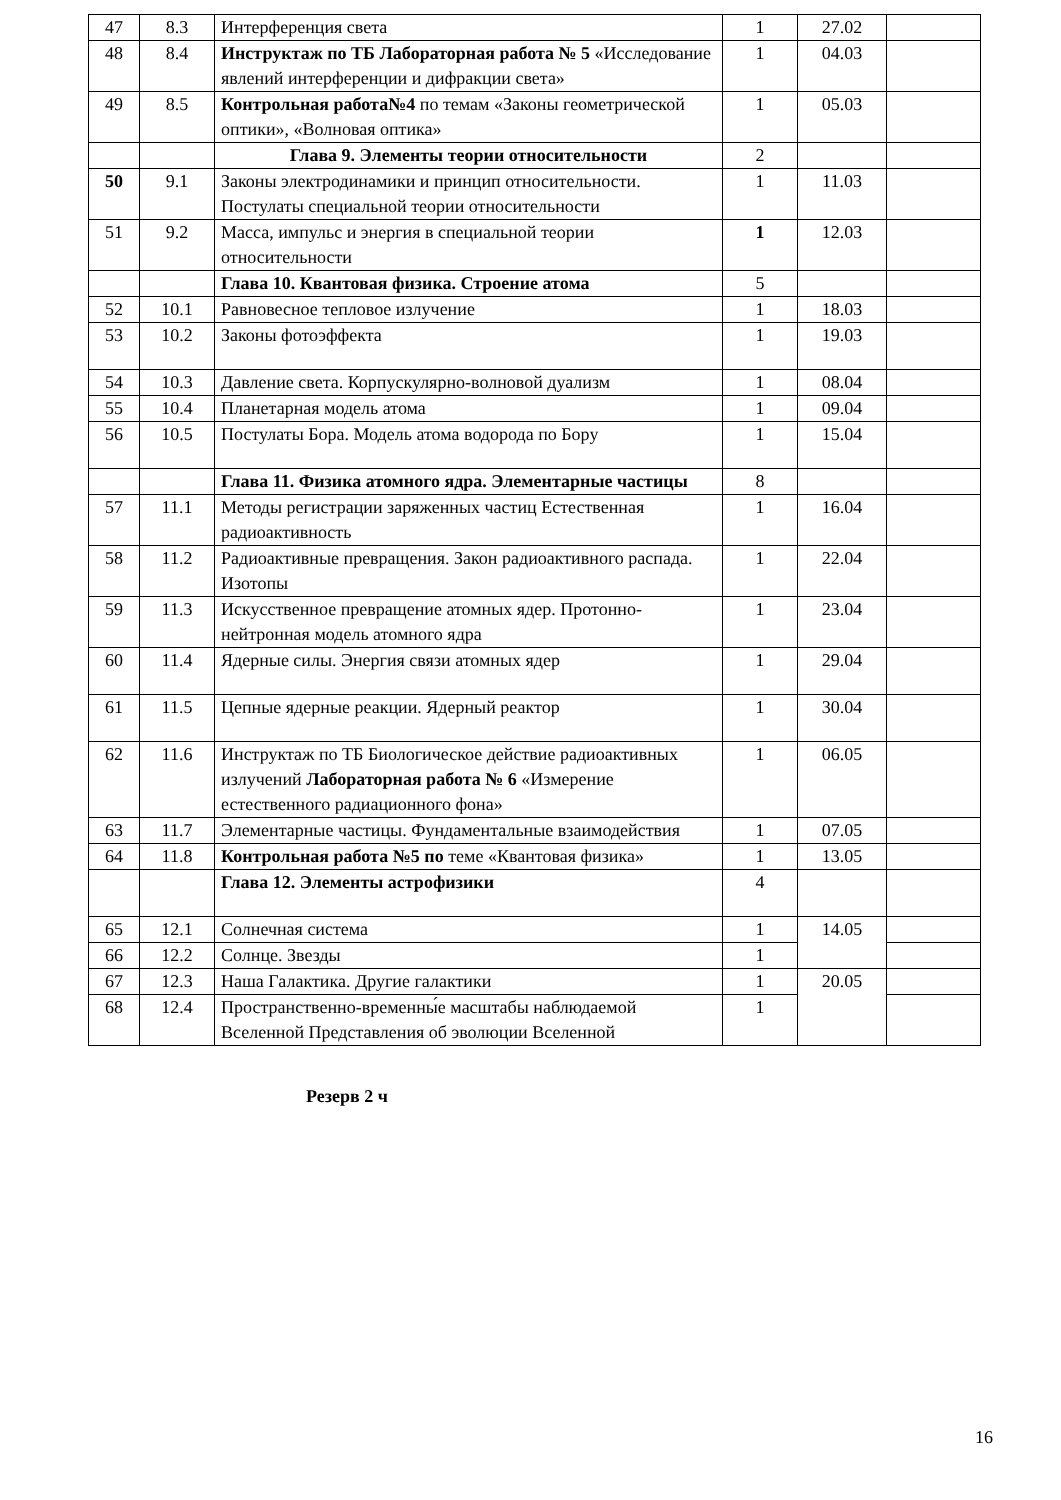| 47 | 8.3 | Интерференция света | 1 | 27.02 | |
| 48 | 8.4 | Инструктаж по ТБ Лабораторная работа № 5 «Исследование явлений интерференции и дифракции света» | 1 | 04.03 | |
| 49 | 8.5 | Контрольная работа№4 по темам «Законы геометрической оптики», «Волновая оптика» | 1 | 05.03 | |
| | | Глава 9. Элементы теории относительности | 2 | | |
| 50 | 9.1 | Законы электродинамики и принцип относительности. Постулаты специальной теории относительности | 1 | 11.03 | |
| 51 | 9.2 | Масса, импульс и энергия в специальной теории относительности | 1 | 12.03 | |
| | | Глава 10. Квантовая физика. Строение атома | 5 | | |
| 52 | 10.1 | Равновесное тепловое излучение | 1 | 18.03 | |
| 53 | 10.2 | Законы фотоэффекта | 1 | 19.03 | |
| 54 | 10.3 | Давление света. Корпускулярно-волновой дуализм | 1 | 08.04 | |
| 55 | 10.4 | Планетарная модель атома | 1 | 09.04 | |
| 56 | 10.5 | Постулаты Бора. Модель атома водорода по Бору | 1 | 15.04 | |
| | | Глава 11. Физика атомного ядра. Элементарные частицы | 8 | | |
| 57 | 11.1 | Методы регистрации заряженных частиц Естественная радиоактивность | 1 | 16.04 | |
| 58 | 11.2 | Радиоактивные превращения. Закон радиоактивного распада. Изотопы | 1 | 22.04 | |
| 59 | 11.3 | Искусственное превращение атомных ядер. Протонно-нейтронная модель атомного ядра | 1 | 23.04 | |
| 60 | 11.4 | Ядерные силы. Энергия связи атомных ядер | 1 | 29.04 | |
| 61 | 11.5 | Цепные ядерные реакции. Ядерный реактор | 1 | 30.04 | |
| 62 | 11.6 | Инструктаж по ТБ Биологическое действие радиоактивных излучений Лабораторная работа № 6 «Измерение естественного радиационного фона» | 1 | 06.05 | |
| 63 | 11.7 | Элементарные частицы. Фундаментальные взаимодействия | 1 | 07.05 | |
| 64 | 11.8 | Контрольная работа №5 по теме «Квантовая физика» | 1 | 13.05 | |
| | | Глава 12. Элементы астрофизики | 4 | | |
| 65 | 12.1 | Солнечная система | 1 | 14.05 | |
| 66 | 12.2 | Солнце. Звезды | 1 | | |
| 67 | 12.3 | Наша Галактика. Другие галактики | 1 | 20.05 | |
| 68 | 12.4 | Пространственно-временны́е масштабы наблюдаемой Вселенной Представления об эволюции Вселенной | 1 | | |
Резерв 2 ч
16